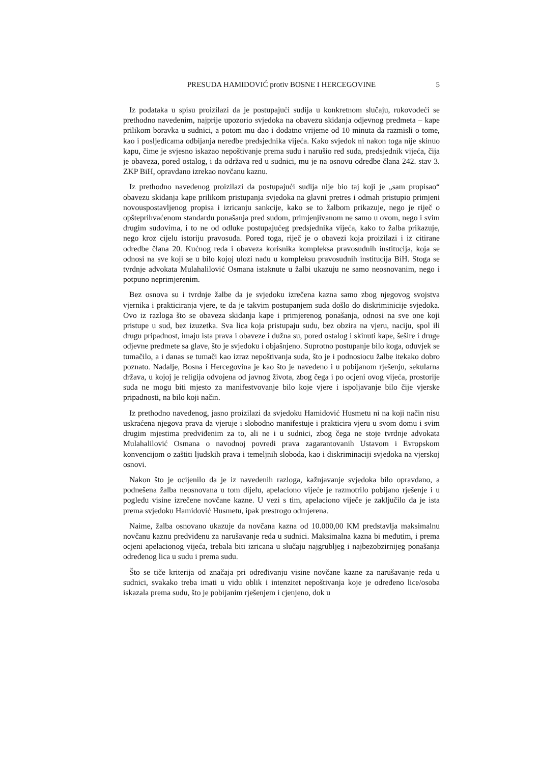PRESUDA HAMIDOVIĆ protiv BOSNE I HERCEGOVINE
5
Iz podataka u spisu proizilazi da je postupajući sudija u konkretnom slučaju, rukovodeći se prethodno navedenim, najprije upozorio svjedoka na obavezu skidanja odjevnog predmeta – kape prilikom boravka u sudnici, a potom mu dao i dodatno vrijeme od 10 minuta da razmisli o tome, kao i posljedicama odbijanja neredbe predsjednika vijeća. Kako svjedok ni nakon toga nije skinuo kapu, čime je svjesno iskazao nepoštivanje prema sudu i narušio red suda, predsjednik vijeća, čija je obaveza, pored ostalog, i da održava red u sudnici, mu je na osnovu odredbe člana 242. stav 3. ZKP BiH, opravdano izrekao novčanu kaznu.
Iz prethodno navedenog proizilazi da postupajući sudija nije bio taj koji je „sam propisao“ obavezu skidanja kape prilikom pristupanja svjedoka na glavni pretres i odmah pristupio primjeni novouspostavljenog propisa i izricanju sankcije, kako se to žalbom prikazuje, nego je riječ o opšteprihvaćenom standardu ponašanja pred sudom, primjenjivanom ne samo u ovom, nego i svim drugim sudovima, i to ne od odluke postupajućeg predsjednika vijeća, kako to žalba prikazuje, nego kroz cijelu istoriju pravosuđa. Pored toga, riječ je o obavezi koja proizilazi i iz citirane odredbe člana 20. Kućnog reda i obaveza korisnika kompleksa pravosudnih institucija, koja se odnosi na sve koji se u bilo kojoj ulozi nađu u kompleksu pravosudnih institucija BiH. Stoga se tvrdnje advokata Mulahalilović Osmana istaknute u žalbi ukazuju ne samo neosnovanim, nego i potpuno neprimjerenim.
Bez osnova su i tvrdnje žalbe da je svjedoku izrečena kazna samo zbog njegovog svojstva vjernika i prakticiranja vjere, te da je takvim postupanjem suda došlo do diskriminicije svjedoka. Ovo iz razloga što se obaveza skidanja kape i primjerenog ponašanja, odnosi na sve one koji pristupe u sud, bez izuzetka. Sva lica koja pristupaju sudu, bez obzira na vjeru, naciju, spol ili drugu pripadnost, imaju ista prava i obaveze i dužna su, pored ostalog i skinuti kape, šešire i druge odjevne predmete sa glave, što je svjedoku i objašnjeno. Suprotno postupanje bilo koga, oduvjek se tumačilo, a i danas se tumači kao izraz nepoštivanja suda, što je i podnosiocu žalbe itekako dobro poznato. Nadalje, Bosna i Hercegovina je kao što je navedeno i u pobijanom rješenju, sekularna država, u kojoj je religija odvojena od javnog života, zbog čega i po ocjeni ovog vijeća, prostorije suda ne mogu biti mjesto za manifestvovanje bilo koje vjere i ispoljavanje bilo čije vjerske pripadnosti, na bilo koji način.
Iz prethodno navedenog, jasno proizilazi da svjedoku Hamidović Husmetu ni na koji način nisu uskraćena njegova prava da vjeruje i slobodno manifestuje i prakticira vjeru u svom domu i svim drugim mjestima predviđenim za to, ali ne i u sudnici, zbog čega ne stoje tvrdnje advokata Mulahalilović Osmana o navodnoj povredi prava zagarantovanih Ustavom i Evropskom konvencijom o zaštiti ljudskih prava i temeljnih sloboda, kao i diskriminaciji svjedoka na vjerskoj osnovi.
Nakon što je ocijenilo da je iz navedenih razloga, kažnjavanje svjedoka bilo opravdano, a podnešena žalba neosnovana u tom dijelu, apelaciono vijeće je razmotrilo pobijano rješenje i u pogledu visine izrečene novčane kazne. U vezi s tim, apelaciono viječe je zaključilo da je ista prema svjedoku Hamidović Husmetu, ipak prestrogo odmjerena.
Naime, žalba osnovano ukazuje da novčana kazna od 10.000,00 KM predstavlja maksimalnu novčanu kaznu predviđenu za narušavanje reda u sudnici. Maksimalna kazna bi međutim, i prema ocjeni apelacionog vijeća, trebala biti izricana u slučaju najgrubljeg i najbezobzirnijeg ponašanja određenog lica u sudu i prema sudu.
Što se tiče kriterija od značaja pri određivanju visine novčane kazne za narušavanje reda u sudnici, svakako treba imati u vidu oblik i intenzitet nepoštivanja koje je određeno lice/osoba iskazala prema sudu, što je pobijanim rješenjem i cjenjeno, dok u